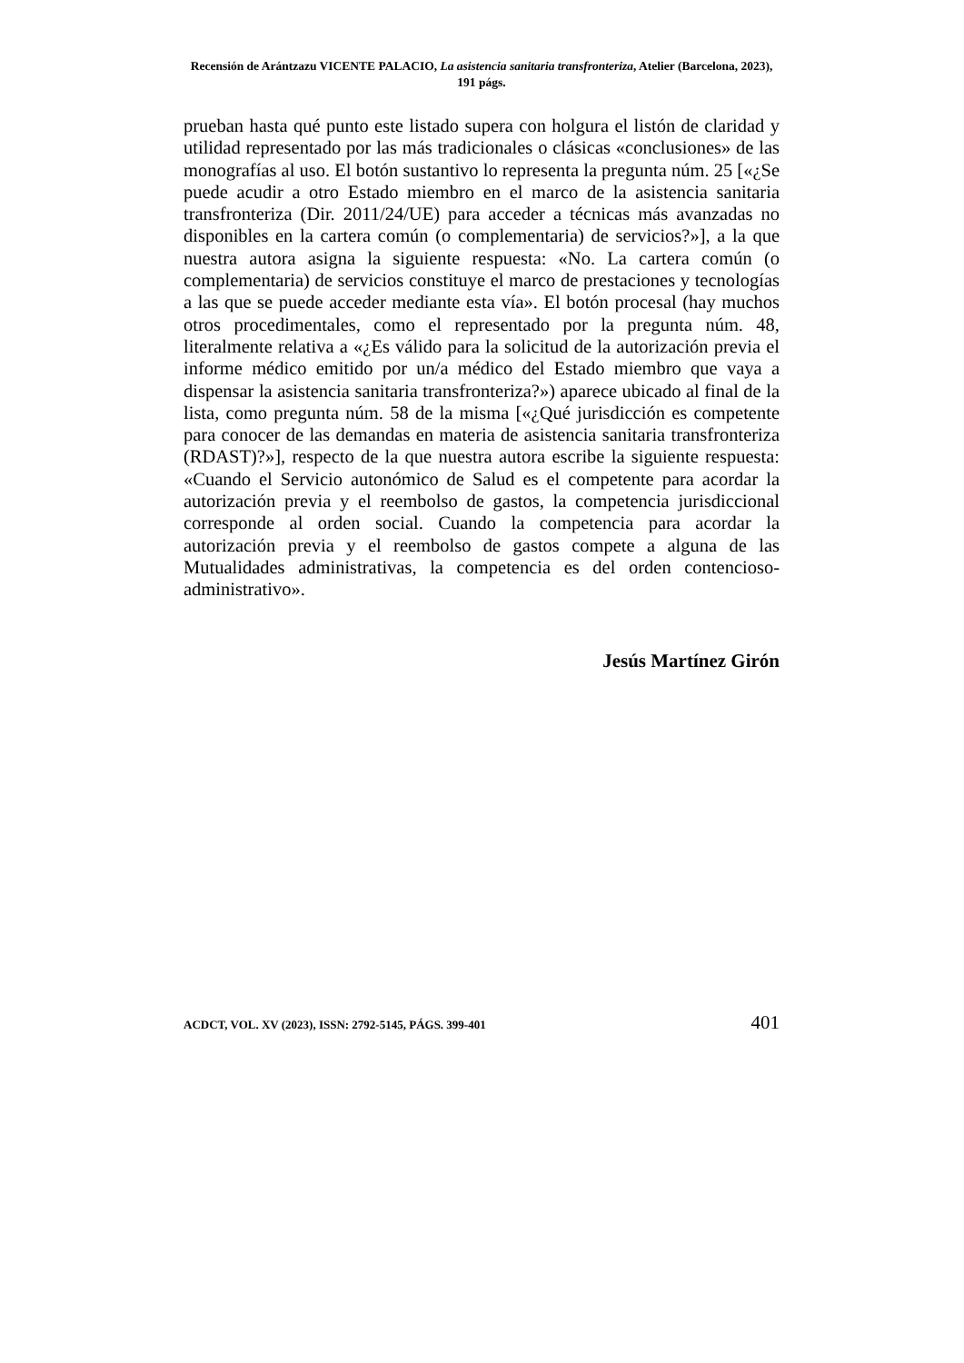Recensión de Arántzazu VICENTE PALACIO, La asistencia sanitaria transfronteriza, Atelier (Barcelona, 2023), 191 págs.
prueban hasta qué punto este listado supera con holgura el listón de claridad y utilidad representado por las más tradicionales o clásicas «conclusiones» de las monografías al uso. El botón sustantivo lo representa la pregunta núm. 25 [«¿Se puede acudir a otro Estado miembro en el marco de la asistencia sanitaria transfronteriza (Dir. 2011/24/UE) para acceder a técnicas más avanzadas no disponibles en la cartera común (o complementaria) de servicios?»], a la que nuestra autora asigna la siguiente respuesta: «No. La cartera común (o complementaria) de servicios constituye el marco de prestaciones y tecnologías a las que se puede acceder mediante esta vía». El botón procesal (hay muchos otros procedimentales, como el representado por la pregunta núm. 48, literalmente relativa a «¿Es válido para la solicitud de la autorización previa el informe médico emitido por un/a médico del Estado miembro que vaya a dispensar la asistencia sanitaria transfronteriza?») aparece ubicado al final de la lista, como pregunta núm. 58 de la misma [«¿Qué jurisdicción es competente para conocer de las demandas en materia de asistencia sanitaria transfronteriza (RDAST)?»], respecto de la que nuestra autora escribe la siguiente respuesta: «Cuando el Servicio autonómico de Salud es el competente para acordar la autorización previa y el reembolso de gastos, la competencia jurisdiccional corresponde al orden social. Cuando la competencia para acordar la autorización previa y el reembolso de gastos compete a alguna de las Mutualidades administrativas, la competencia es del orden contencioso-administrativo».
Jesús Martínez Girón
ACDCT, VOL. XV (2023), ISSN: 2792-5145, PÁGS. 399-401 401